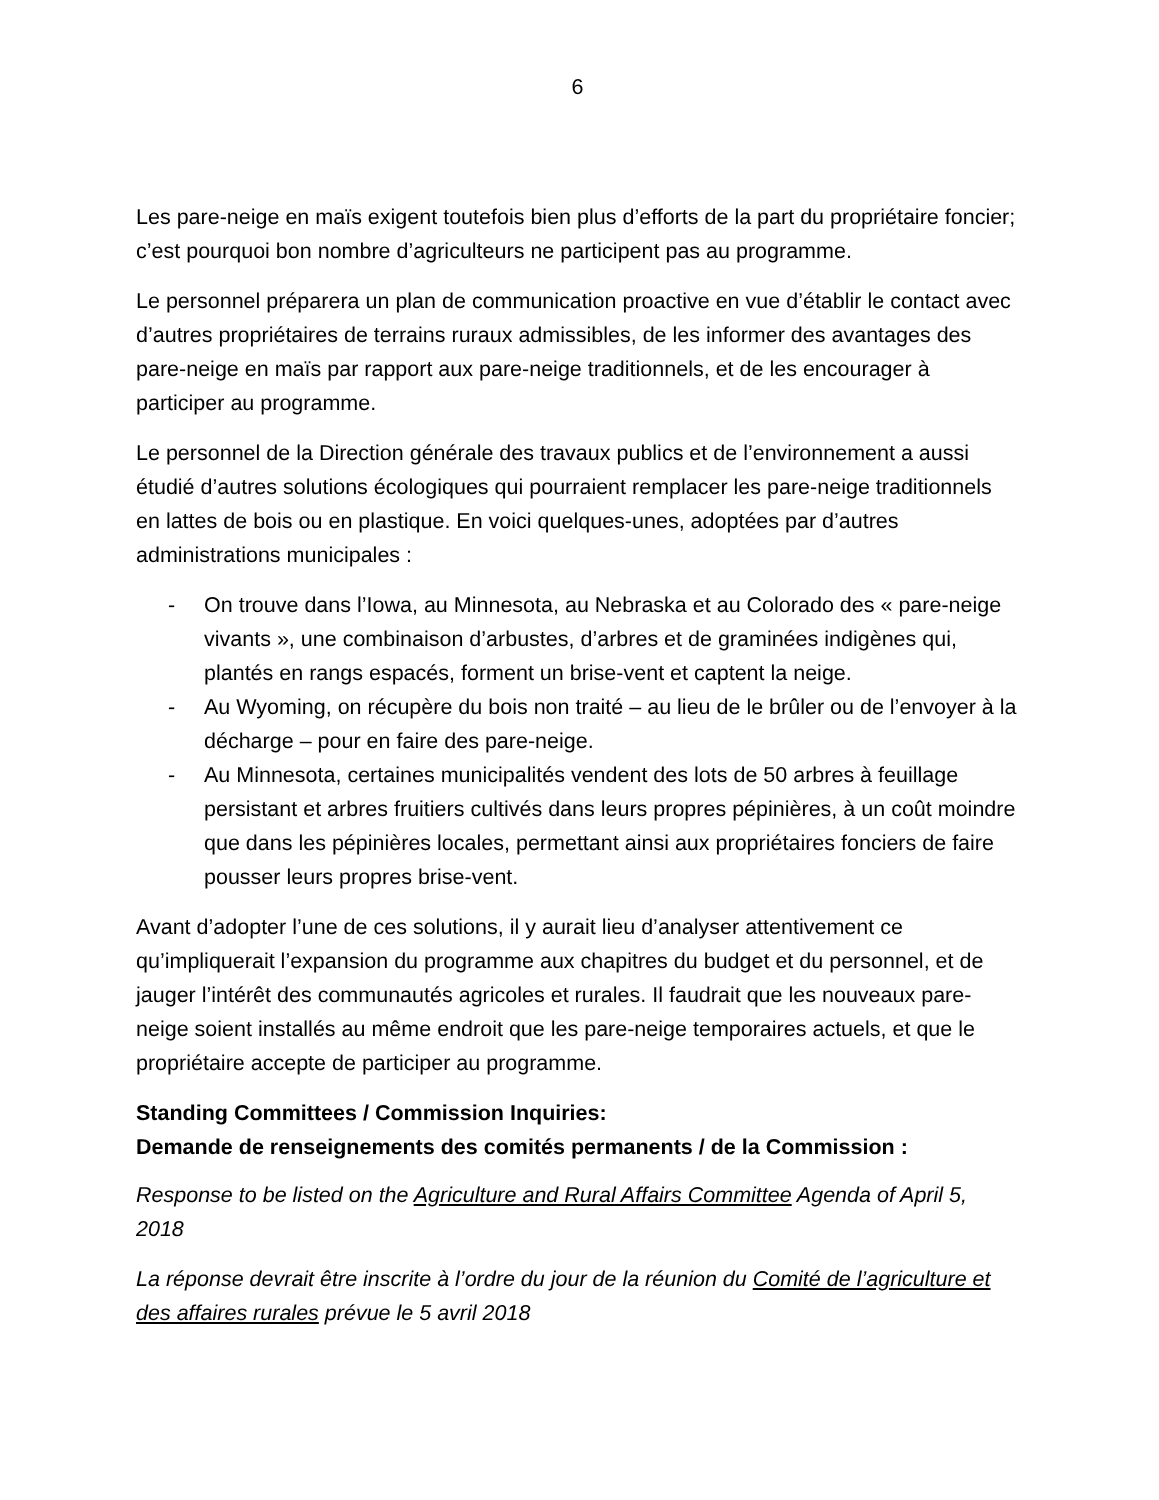6
Les pare-neige en maïs exigent toutefois bien plus d’efforts de la part du propriétaire foncier; c’est pourquoi bon nombre d’agriculteurs ne participent pas au programme.
Le personnel préparera un plan de communication proactive en vue d’établir le contact avec d’autres propriétaires de terrains ruraux admissibles, de les informer des avantages des pare-neige en maïs par rapport aux pare-neige traditionnels, et de les encourager à participer au programme.
Le personnel de la Direction générale des travaux publics et de l’environnement a aussi étudié d’autres solutions écologiques qui pourraient remplacer les pare-neige traditionnels en lattes de bois ou en plastique. En voici quelques-unes, adoptées par d’autres administrations municipales :
- On trouve dans l’Iowa, au Minnesota, au Nebraska et au Colorado des « pare-neige vivants », une combinaison d’arbustes, d’arbres et de graminées indigènes qui, plantés en rangs espacés, forment un brise-vent et captent la neige.
- Au Wyoming, on récupère du bois non traité – au lieu de le brûler ou de l’envoyer à la décharge – pour en faire des pare-neige.
- Au Minnesota, certaines municipalités vendent des lots de 50 arbres à feuillage persistant et arbres fruitiers cultivés dans leurs propres pépinières, à un coût moindre que dans les pépinières locales, permettant ainsi aux propriétaires fonciers de faire pousser leurs propres brise-vent.
Avant d’adopter l’une de ces solutions, il y aurait lieu d’analyser attentivement ce qu’impliquerait l’expansion du programme aux chapitres du budget et du personnel, et de jauger l’intérêt des communautés agricoles et rurales. Il faudrait que les nouveaux pare-neige soient installés au même endroit que les pare-neige temporaires actuels, et que le propriétaire accepte de participer au programme.
Standing Committees / Commission Inquiries:
Demande de renseignements des comités permanents / de la Commission :
Response to be listed on the Agriculture and Rural Affairs Committee Agenda of April 5, 2018
La réponse devrait être inscrite à l’ordre du jour de la réunion du Comité de l’agriculture et des affaires rurales prévue le 5 avril 2018